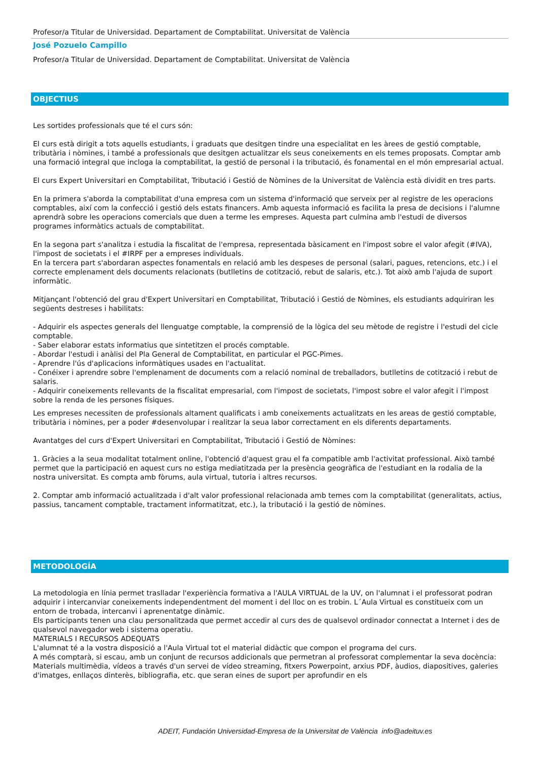Profesor/a Titular de Universidad. Departament de Comptabilitat. Universitat de València
José Pozuelo Campillo
Profesor/a Titular de Universidad. Departament de Comptabilitat. Universitat de València
OBJECTIUS
Les sortides professionals que té el curs són:
El curs està dirigit a tots aquells estudiants, i graduats que desitgen tindre una especialitat en les àrees de gestió comptable, tributària i nòmines, i també a professionals que desitgen actualitzar els seus coneixements en els temes proposats. Comptar amb una formació integral que incloga la comptabilitat, la gestió de personal i la tributació, és fonamental en el món empresarial actual.
El curs Expert Universitari en Comptabilitat, Tributació i Gestió de Nòmines de la Universitat de València està dividit en tres parts.
En la primera s'aborda la comptabilitat d'una empresa com un sistema d'informació que serveix per al registre de les operacions comptables, així com la confecció i gestió dels estats financers. Amb aquesta informació es facilita la presa de decisions i l'alumne aprendrà sobre les operacions comercials que duen a terme les empreses. Aquesta part culmina amb l'estudi de diversos programes informàtics actuals de comptabilitat.
En la segona part s'analitza i estudia la fiscalitat de l'empresa, representada bàsicament en l'impost sobre el valor afegit (#IVA), l'impost de societats i el #IRPF per a empreses individuals.
En la tercera part s'abordaran aspectes fonamentals en relació amb les despeses de personal (salari, pagues, retencions, etc.) i el correcte emplenament dels documents relacionats (butlletins de cotització, rebut de salaris, etc.). Tot això amb l'ajuda de suport informàtic.
Mitjançant l'obtenció del grau d'Expert Universitari en Comptabilitat, Tributació i Gestió de Nòmines, els estudiants adquiriran les següents destreses i habilitats:
- Adquirir els aspectes generals del llenguatge comptable, la comprensió de la lògica del seu mètode de registre i l'estudi del cicle comptable.
- Saber elaborar estats informatius que sintetitzen el procés comptable.
- Abordar l'estudi i anàlisi del Pla General de Comptabilitat, en particular el PGC-Pimes.
- Aprendre l'ús d'aplicacions informàtiques usades en l'actualitat.
- Conéixer i aprendre sobre l'emplenament de documents com a relació nominal de treballadors, butlletins de cotització i rebut de salaris.
- Adquirir coneixements rellevants de la fiscalitat empresarial, com l'impost de societats, l'impost sobre el valor afegit i l'impost sobre la renda de les persones físiques.
Les empreses necessiten de professionals altament qualificats i amb coneixements actualitzats en les areas de gestió comptable, tributària i nòmines, per a poder #desenvolupar i realitzar la seua labor correctament en els diferents departaments.
Avantatges del curs d'Expert Universitari en Comptabilitat, Tributació i Gestió de Nòmines:
1. Gràcies a la seua modalitat totalment online, l'obtenció d'aquest grau el fa compatible amb l'activitat professional. Això també permet que la participació en aquest curs no estiga mediatitzada per la presència geogràfica de l'estudiant en la rodalia de la nostra universitat. Es compta amb fòrums, aula virtual, tutoria i altres recursos.
2. Comptar amb informació actualitzada i d'alt valor professional relacionada amb temes com la comptabilitat (generalitats, actius, passius, tancament comptable, tractament informatitzat, etc.), la tributació i la gestió de nòmines.
METODOLOGÍA
La metodologia en línia permet traslladar l'experiència formativa a l'AULA VIRTUAL de la UV, on l'alumnat i el professorat podran adquirir i intercanviar coneixements independentment del moment i del lloc on es trobin. L´Aula Virtual es constitueix com un entorn de trobada, intercanvi i aprenentatge dinàmic.
Els participants tenen una clau personalitzada que permet accedir al curs des de qualsevol ordinador connectat a Internet i des de qualsevol navegador web i sistema operatiu.
MATERIALS I RECURSOS ADEQUATS
L'alumnat té a la vostra disposició a l'Aula Virtual tot el material didàctic que compon el programa del curs.
A més comptarà, si escau, amb un conjunt de recursos addicionals que permetran al professorat complementar la seva docència: Materials multimèdia, vídeos a través d'un servei de vídeo streaming, fitxers Powerpoint, arxius PDF, àudios, diapositives, galeries d'imatges, enllaços dinterès, bibliografia, etc. que seran eines de suport per aprofundir en els
ADEIT, Fundación Universidad-Empresa de la Universitat de València info@adeituv.es